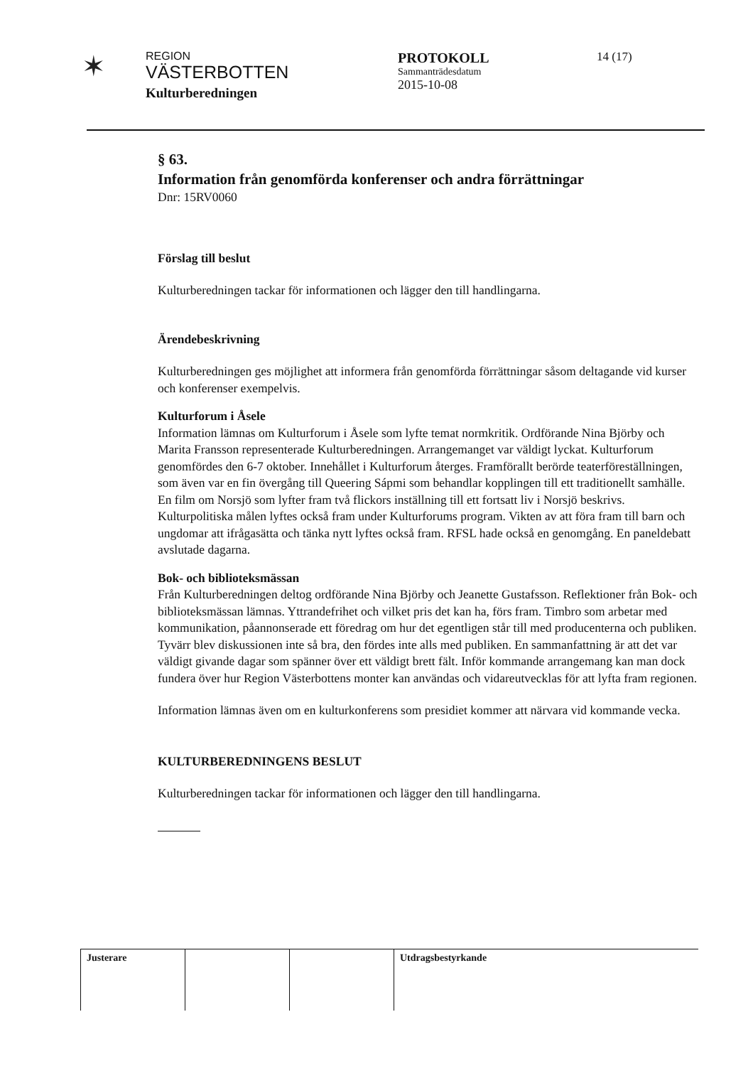✶
REGION
VÄSTERBOTTEN
Kulturberedningen
PROTOKOLL
Sammanträdesdatum
2015-10-08
14 (17)
§ 63.
Information från genomförda konferenser och andra förrättningar
Dnr: 15RV0060
Förslag till beslut
Kulturberedningen tackar för informationen och lägger den till handlingarna.
Ärendebeskrivning
Kulturberedningen ges möjlighet att informera från genomförda förrättningar såsom deltagande vid kurser och konferenser exempelvis.
Kulturforum i Åsele
Information lämnas om Kulturforum i Åsele som lyfte temat normkritik. Ordförande Nina Björby och Marita Fransson representerade Kulturberedningen. Arrangemanget var väldigt lyckat. Kulturforum genomfördes den 6-7 oktober. Innehållet i Kulturforum återges. Framförallt berörde teaterföreställningen, som även var en fin övergång till Queering Sápmi som behandlar kopplingen till ett traditionellt samhälle. En film om Norsjö som lyfter fram två flickors inställning till ett fortsatt liv i Norsjö beskrivs. Kulturpolitiska målen lyftes också fram under Kulturforums program. Vikten av att föra fram till barn och ungdomar att ifrågasätta och tänka nytt lyftes också fram. RFSL hade också en genomgång. En paneldebatt avslutade dagarna.
Bok- och biblioteksmässan
Från Kulturberedningen deltog ordförande Nina Björby och Jeanette Gustafsson. Reflektioner från Bok- och biblioteksmässan lämnas. Yttrandefrihet och vilket pris det kan ha, förs fram. Timbro som arbetar med kommunikation, påannonserade ett föredrag om hur det egentligen står till med producenterna och publiken. Tyvärr blev diskussionen inte så bra, den fördes inte alls med publiken. En sammanfattning är att det var väldigt givande dagar som spänner över ett väldigt brett fält. Inför kommande arrangemang kan man dock fundera över hur Region Västerbottens monter kan användas och vidareutvecklas för att lyfta fram regionen.
Information lämnas även om en kulturkonferens som presidiet kommer att närvara vid kommande vecka.
KULTURBEREDNINGENS BESLUT
Kulturberedningen tackar för informationen och lägger den till handlingarna.
| Justerare | | | Utdragsbestyrkande |